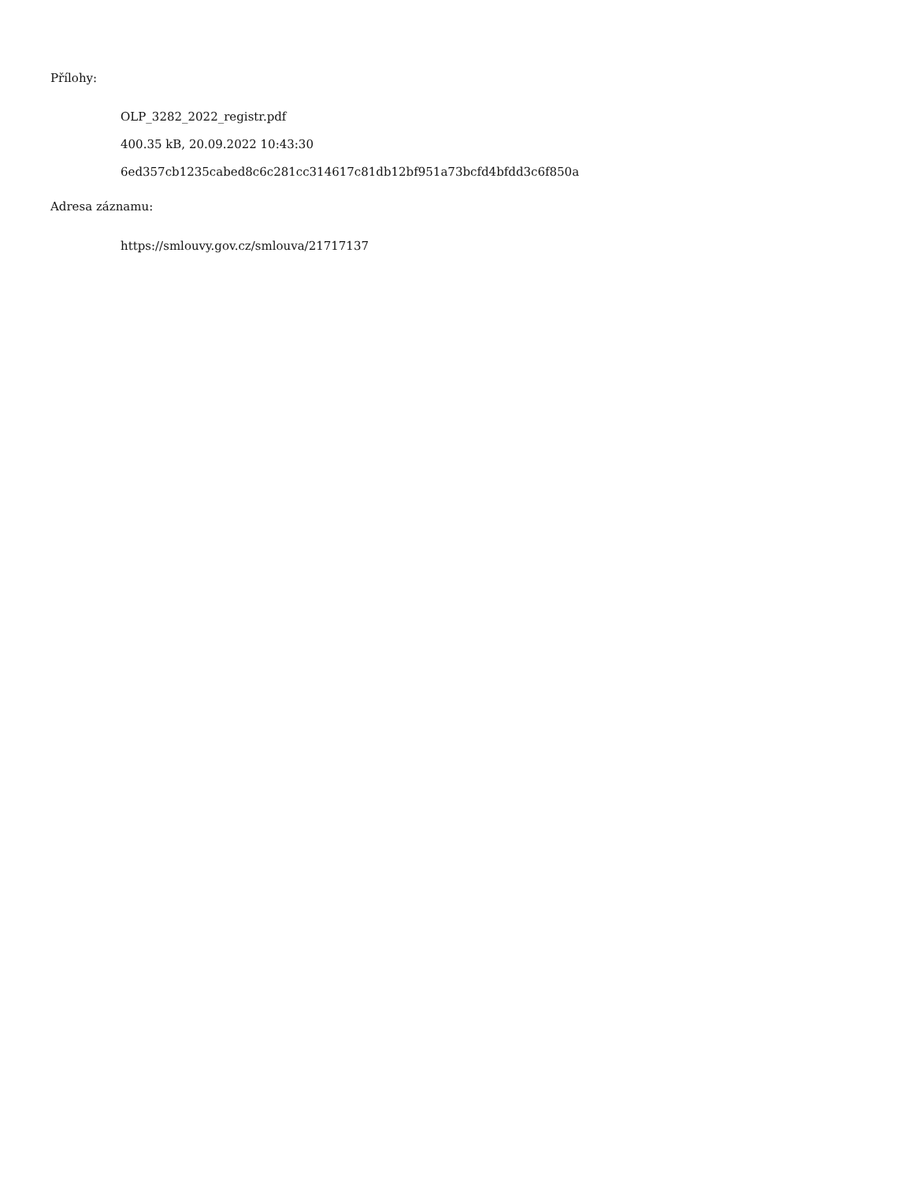Přílohy:
OLP_3282_2022_registr.pdf
400.35 kB, 20.09.2022 10:43:30
6ed357cb1235cabed8c6c281cc314617c81db12bf951a73bcfd4bfdd3c6f850a
Adresa záznamu:
https://smlouvy.gov.cz/smlouva/21717137